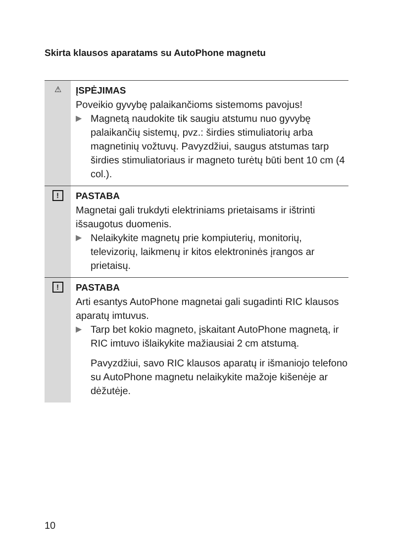Skirta klausos aparatams su AutoPhone magnetu
⚠
ĮSPĖJIMAS
Poveikio gyvybę palaikančioms sistemoms pavojus!
▶
Magnetą naudokite tik saugiu atstumu nuo gyvybę palaikančių sistemų, pvz.: širdies stimuliatorių arba magnetinių vožtuvų. Pavyzdžiui, saugus atstumas tarp širdies stimuliatoriaus ir magneto turėtų būti bent 10 cm (4 col.).
!
PASTABA
Magnetai gali trukdyti elektriniams prietaisams ir ištrinti išsaugotus duomenis.
▶
Nelaikykite magnetų prie kompiuterių, monitorių, televizorių, laikmenų ir kitos elektroninės įrangos ar prietaisų.
!
PASTABA
Arti esantys AutoPhone magnetai gali sugadinti RIC klausos aparatų imtuvus.
▶
Tarp bet kokio magneto, įskaitant AutoPhone magnetą, ir RIC imtuvo išlaikykite mažiausiai 2 cm atstumą.
Pavyzdžiui, savo RIC klausos aparatų ir išmaniojo telefono su AutoPhone magnetu nelaikykite mažoje kišenėje ar dėžutėje.
10